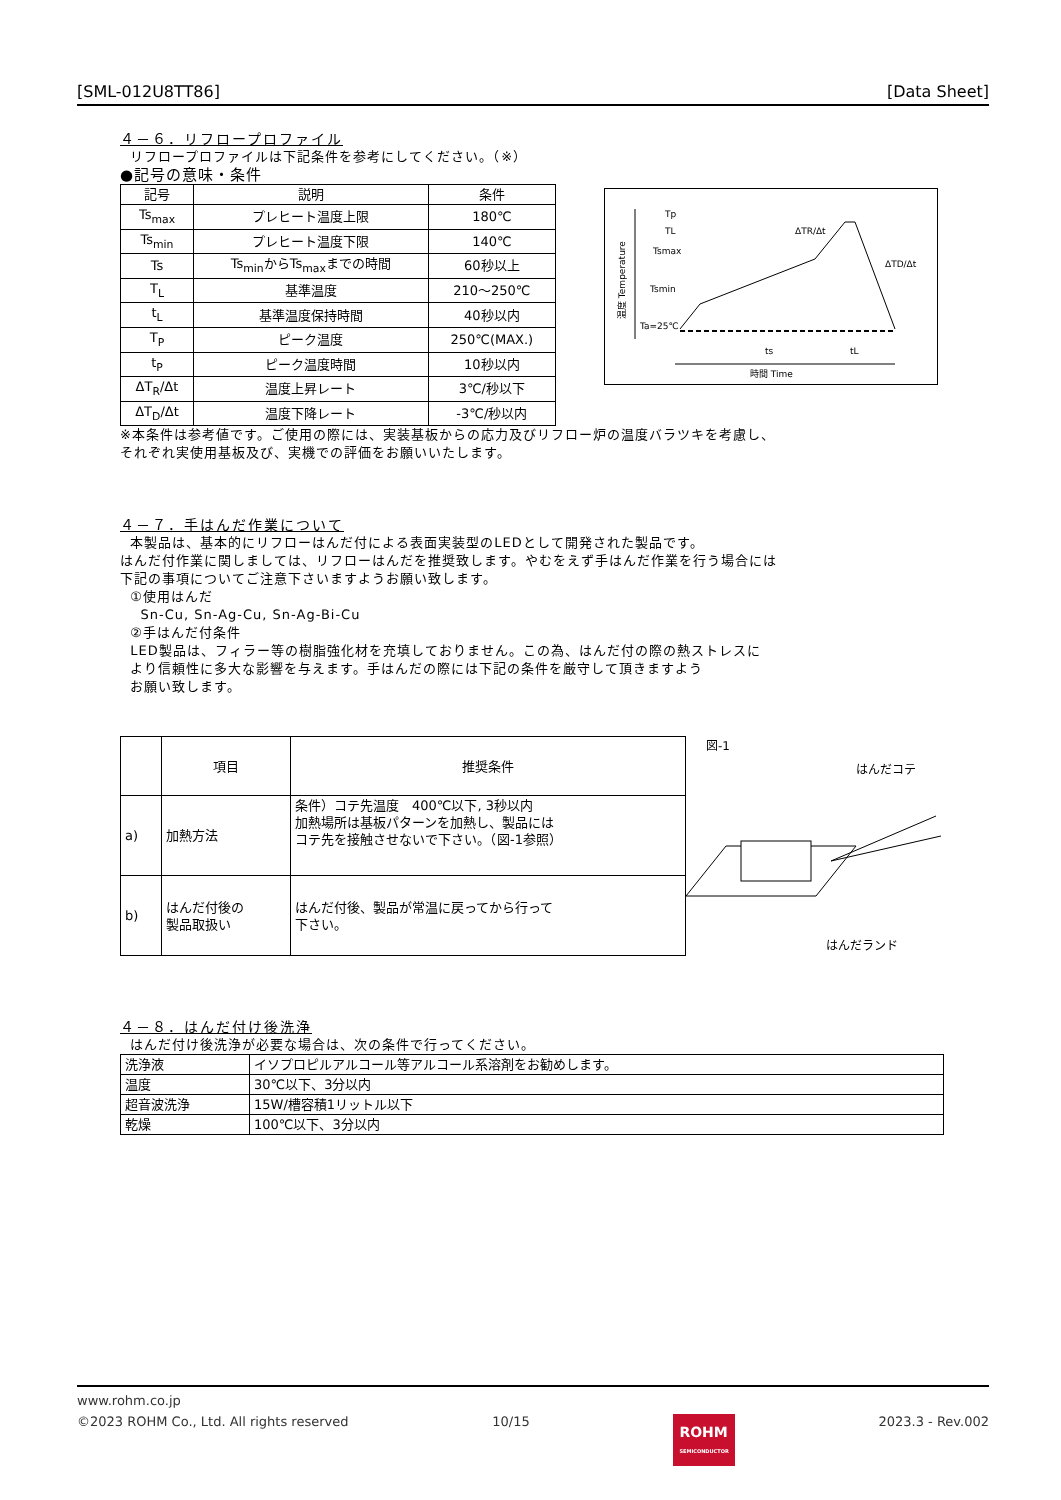[SML-012U8TT86] [Data Sheet]
４－６．リフロープロファイル
リフロープロファイルは下記条件を参考にしてください。（※）
●記号の意味・条件
| 記号 | 説明 | 条件 |
| --- | --- | --- |
| Ts<sub>max</sub> | プレヒート温度上限 | 180℃ |
| Ts<sub>min</sub> | プレヒート温度下限 | 140℃ |
| Ts | Ts<sub>min</sub>からTs<sub>max</sub>までの時間 | 60秒以上 |
| T<sub>L</sub> | 基準温度 | 210～250℃ |
| t<sub>L</sub> | 基準温度保持時間 | 40秒以内 |
| T<sub>P</sub> | ピーク温度 | 250℃(MAX.) |
| t<sub>P</sub> | ピーク温度時間 | 10秒以内 |
| ΔT<sub>R</sub>/Δt | 温度上昇レート | 3℃/秒以下 |
| ΔT<sub>D</sub>/Δt | 温度下降レート | -3℃/秒以内 |
温度 Temperature
時間 Time
Tp
TL
Tsmax
Tsmin
Ta=25℃
ΔTR/Δt
ΔTD/Δt
ts
tL
※本条件は参考値です。ご使用の際には、実装基板からの応力及びリフロー炉の温度バラツキを考慮し、
それぞれ実使用基板及び、実機での評価をお願いいたします。
４－７．手はんだ作業について
本製品は、基本的にリフローはんだ付による表面実装型のLEDとして開発された製品です。
はんだ付作業に関しましては、リフローはんだを推奨致します。やむをえず手はんだ作業を行う場合には
下記の事項についてご注意下さいますようお願い致します。
①使用はんだ
Sn-Cu, Sn-Ag-Cu, Sn-Ag-Bi-Cu
②手はんだ付条件
LED製品は、フィラー等の樹脂強化材を充填しておりません。この為、はんだ付の際の熱ストレスに
より信頼性に多大な影響を与えます。手はんだの際には下記の条件を厳守して頂きますよう
お願い致します。
| | 項目 | 推奨条件 |
| --- | --- | --- |
| a) | 加熱方法 | 条件）コテ先温度 400℃以下, 3秒以内 加熱場所は基板パターンを加熱し、製品には コテ先を接触させないで下さい。（図-1参照） |
| b) | はんだ付後の 製品取扱い | はんだ付後、製品が常温に戻ってから行って 下さい。 |
図-1
はんだコテ
はんだランド
４－８．はんだ付け後洗浄
はんだ付け後洗浄が必要な場合は、次の条件で行ってください。
| 洗浄液 | イソプロピルアルコール等アルコール系溶剤をお勧めします。 |
| 温度 | 30℃以下、3分以内 |
| 超音波洗浄 | 15W/槽容積1リットル以下 |
| 乾燥 | 100℃以下、3分以内 |
www.rohm.co.jp
©2023 ROHM Co., Ltd. All rights reserved 10/15 ROHM
SEMICONDUCTOR 2023.3 - Rev.002